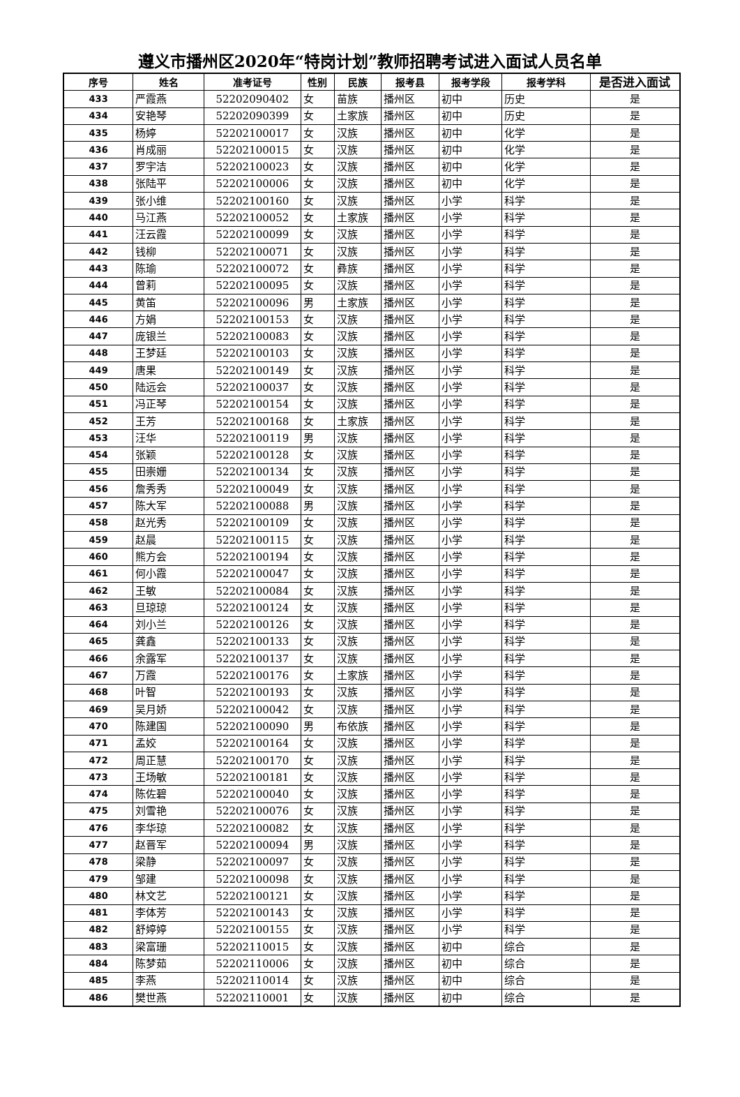遵义市播州区2020年“特岗计划”教师招聘考试进入面试人员名单
| 序号 | 姓名 | 准考证号 | 性别 | 民族 | 报考县 | 报考学段 | 报考学科 | 是否进入面试 |
| --- | --- | --- | --- | --- | --- | --- | --- | --- |
| 433 | 严霞燕 | 52202090402 | 女 | 苗族 | 播州区 | 初中 | 历史 | 是 |
| 434 | 安艳琴 | 52202090399 | 女 | 土家族 | 播州区 | 初中 | 历史 | 是 |
| 435 | 杨婷 | 52202100017 | 女 | 汉族 | 播州区 | 初中 | 化学 | 是 |
| 436 | 肖成丽 | 52202100015 | 女 | 汉族 | 播州区 | 初中 | 化学 | 是 |
| 437 | 罗宇洁 | 52202100023 | 女 | 汉族 | 播州区 | 初中 | 化学 | 是 |
| 438 | 张陆平 | 52202100006 | 女 | 汉族 | 播州区 | 初中 | 化学 | 是 |
| 439 | 张小维 | 52202100160 | 女 | 汉族 | 播州区 | 小学 | 科学 | 是 |
| 440 | 马江燕 | 52202100052 | 女 | 土家族 | 播州区 | 小学 | 科学 | 是 |
| 441 | 汪云霞 | 52202100099 | 女 | 汉族 | 播州区 | 小学 | 科学 | 是 |
| 442 | 钱柳 | 52202100071 | 女 | 汉族 | 播州区 | 小学 | 科学 | 是 |
| 443 | 陈瑜 | 52202100072 | 女 | 彝族 | 播州区 | 小学 | 科学 | 是 |
| 444 | 曾莉 | 52202100095 | 女 | 汉族 | 播州区 | 小学 | 科学 | 是 |
| 445 | 黄笛 | 52202100096 | 男 | 土家族 | 播州区 | 小学 | 科学 | 是 |
| 446 | 方娟 | 52202100153 | 女 | 汉族 | 播州区 | 小学 | 科学 | 是 |
| 447 | 庞银兰 | 52202100083 | 女 | 汉族 | 播州区 | 小学 | 科学 | 是 |
| 448 | 王梦廷 | 52202100103 | 女 | 汉族 | 播州区 | 小学 | 科学 | 是 |
| 449 | 唐果 | 52202100149 | 女 | 汉族 | 播州区 | 小学 | 科学 | 是 |
| 450 | 陆远会 | 52202100037 | 女 | 汉族 | 播州区 | 小学 | 科学 | 是 |
| 451 | 冯正琴 | 52202100154 | 女 | 汉族 | 播州区 | 小学 | 科学 | 是 |
| 452 | 王芳 | 52202100168 | 女 | 土家族 | 播州区 | 小学 | 科学 | 是 |
| 453 | 汪华 | 52202100119 | 男 | 汉族 | 播州区 | 小学 | 科学 | 是 |
| 454 | 张颖 | 52202100128 | 女 | 汉族 | 播州区 | 小学 | 科学 | 是 |
| 455 | 田崇姗 | 52202100134 | 女 | 汉族 | 播州区 | 小学 | 科学 | 是 |
| 456 | 詹秀秀 | 52202100049 | 女 | 汉族 | 播州区 | 小学 | 科学 | 是 |
| 457 | 陈大军 | 52202100088 | 男 | 汉族 | 播州区 | 小学 | 科学 | 是 |
| 458 | 赵光秀 | 52202100109 | 女 | 汉族 | 播州区 | 小学 | 科学 | 是 |
| 459 | 赵晨 | 52202100115 | 女 | 汉族 | 播州区 | 小学 | 科学 | 是 |
| 460 | 熊方会 | 52202100194 | 女 | 汉族 | 播州区 | 小学 | 科学 | 是 |
| 461 | 何小霞 | 52202100047 | 女 | 汉族 | 播州区 | 小学 | 科学 | 是 |
| 462 | 王敏 | 52202100084 | 女 | 汉族 | 播州区 | 小学 | 科学 | 是 |
| 463 | 旦琼琼 | 52202100124 | 女 | 汉族 | 播州区 | 小学 | 科学 | 是 |
| 464 | 刘小兰 | 52202100126 | 女 | 汉族 | 播州区 | 小学 | 科学 | 是 |
| 465 | 龚鑫 | 52202100133 | 女 | 汉族 | 播州区 | 小学 | 科学 | 是 |
| 466 | 余露军 | 52202100137 | 女 | 汉族 | 播州区 | 小学 | 科学 | 是 |
| 467 | 万霞 | 52202100176 | 女 | 土家族 | 播州区 | 小学 | 科学 | 是 |
| 468 | 叶智 | 52202100193 | 女 | 汉族 | 播州区 | 小学 | 科学 | 是 |
| 469 | 吴月娇 | 52202100042 | 女 | 汉族 | 播州区 | 小学 | 科学 | 是 |
| 470 | 陈建国 | 52202100090 | 男 | 布依族 | 播州区 | 小学 | 科学 | 是 |
| 471 | 孟姣 | 52202100164 | 女 | 汉族 | 播州区 | 小学 | 科学 | 是 |
| 472 | 周正慧 | 52202100170 | 女 | 汉族 | 播州区 | 小学 | 科学 | 是 |
| 473 | 王场敏 | 52202100181 | 女 | 汉族 | 播州区 | 小学 | 科学 | 是 |
| 474 | 陈佐碧 | 52202100040 | 女 | 汉族 | 播州区 | 小学 | 科学 | 是 |
| 475 | 刘雪艳 | 52202100076 | 女 | 汉族 | 播州区 | 小学 | 科学 | 是 |
| 476 | 李华琼 | 52202100082 | 女 | 汉族 | 播州区 | 小学 | 科学 | 是 |
| 477 | 赵晋军 | 52202100094 | 男 | 汉族 | 播州区 | 小学 | 科学 | 是 |
| 478 | 梁静 | 52202100097 | 女 | 汉族 | 播州区 | 小学 | 科学 | 是 |
| 479 | 邹建 | 52202100098 | 女 | 汉族 | 播州区 | 小学 | 科学 | 是 |
| 480 | 林文艺 | 52202100121 | 女 | 汉族 | 播州区 | 小学 | 科学 | 是 |
| 481 | 李体芳 | 52202100143 | 女 | 汉族 | 播州区 | 小学 | 科学 | 是 |
| 482 | 舒婷婷 | 52202100155 | 女 | 汉族 | 播州区 | 小学 | 科学 | 是 |
| 483 | 梁富珊 | 52202110015 | 女 | 汉族 | 播州区 | 初中 | 综合 | 是 |
| 484 | 陈梦茹 | 52202110006 | 女 | 汉族 | 播州区 | 初中 | 综合 | 是 |
| 485 | 李燕 | 52202110014 | 女 | 汉族 | 播州区 | 初中 | 综合 | 是 |
| 486 | 樊世燕 | 52202110001 | 女 | 汉族 | 播州区 | 初中 | 综合 | 是 |